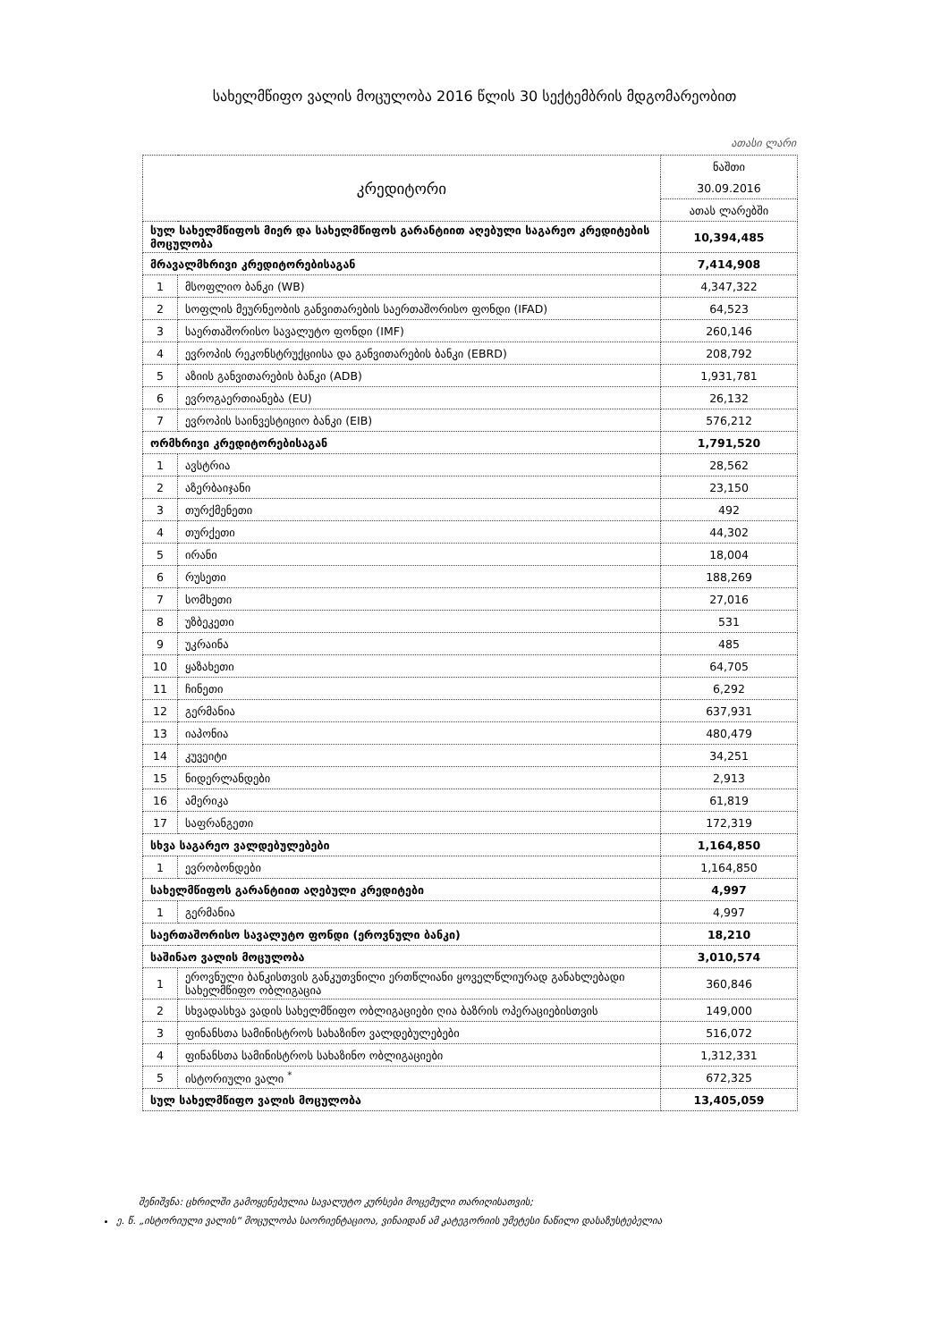სახელმწიფო ვალის მოცულობა 2016 წლის 30 სექტემბრის მდგომარეობით
ათასი ლარი
| კრედიტორი | | ნაშთი |
| | | 30.09.2016 |
| | | ათას ლარებში |
| სულ სახელმწიფოს მიერ და სახელმწიფოს გარანტიით აღებული საგარეო კრედიტების მოცულობა | | 10,394,485 |
| მრავალმხრივი კრედიტორებისაგან | | 7,414,908 |
| 1 | მსოფლიო ბანკი (WB) | 4,347,322 |
| 2 | სოფლის მეურნეობის განვითარების საერთაშორისო ფონდი (IFAD) | 64,523 |
| 3 | საერთაშორისო სავალუტო ფონდი (IMF) | 260,146 |
| 4 | ევროპის რეკონსტრუქციისა და განვითარების ბანკი (EBRD) | 208,792 |
| 5 | აზიის განვითარების ბანკი (ADB) | 1,931,781 |
| 6 | ევროგაერთიანება (EU) | 26,132 |
| 7 | ევროპის საინვესტიციო ბანკი (EIB) | 576,212 |
| ორმხრივი კრედიტორებისაგან | | 1,791,520 |
| 1 | ავსტრია | 28,562 |
| 2 | აზერბაიჯანი | 23,150 |
| 3 | თურქმენეთი | 492 |
| 4 | თურქეთი | 44,302 |
| 5 | ირანი | 18,004 |
| 6 | რუსეთი | 188,269 |
| 7 | სომხეთი | 27,016 |
| 8 | უზბეკეთი | 531 |
| 9 | უკრაინა | 485 |
| 10 | ყაზახეთი | 64,705 |
| 11 | ჩინეთი | 6,292 |
| 12 | გერმანია | 637,931 |
| 13 | იაპონია | 480,479 |
| 14 | კუვეიტი | 34,251 |
| 15 | ნიდერლანდები | 2,913 |
| 16 | ამერიკა | 61,819 |
| 17 | საფრანგეთი | 172,319 |
| სხვა საგარეო ვალდებულებები | | 1,164,850 |
| 1 | ევრობონდები | 1,164,850 |
| სახელმწიფოს გარანტიით აღებული კრედიტები | | 4,997 |
| 1 | გერმანია | 4,997 |
| საერთაშორისო სავალუტო ფონდი (ეროვნული ბანკი) | | 18,210 |
| საშინაო ვალის მოცულობა | | 3,010,574 |
| 1 | ეროვნული ბანკისთვის განკუთვნილი ერთწლიანი ყოველწლიურად განახლებადი სახელმწიფო ობლიგაცია | 360,846 |
| 2 | სხვადასხვა ვადის სახელმწიფო ობლიგაციები ღია ბაზრის ოპერაციებისთვის | 149,000 |
| 3 | ფინანსთა სამინისტროს სახაზინო ვალდებულებები | 516,072 |
| 4 | ფინანსთა სამინისტროს სახაზინო ობლიგაციები | 1,312,331 |
| 5 | ისტორიული ვალი <sup>*</sup> | 672,325 |
| სულ სახელმწიფო ვალის მოცულობა | | 13,405,059 |
შენიშვნა: ცხრილში გამოყენებულია სავალუტო კურსები მოცემული თარიღისათვის;
ე. წ. „ისტორიული ვალის“ მოცულობა საორიენტაციოა, ვინაიდან ამ კატეგორიის უმეტესი ნაწილი დასაზუსტებელია